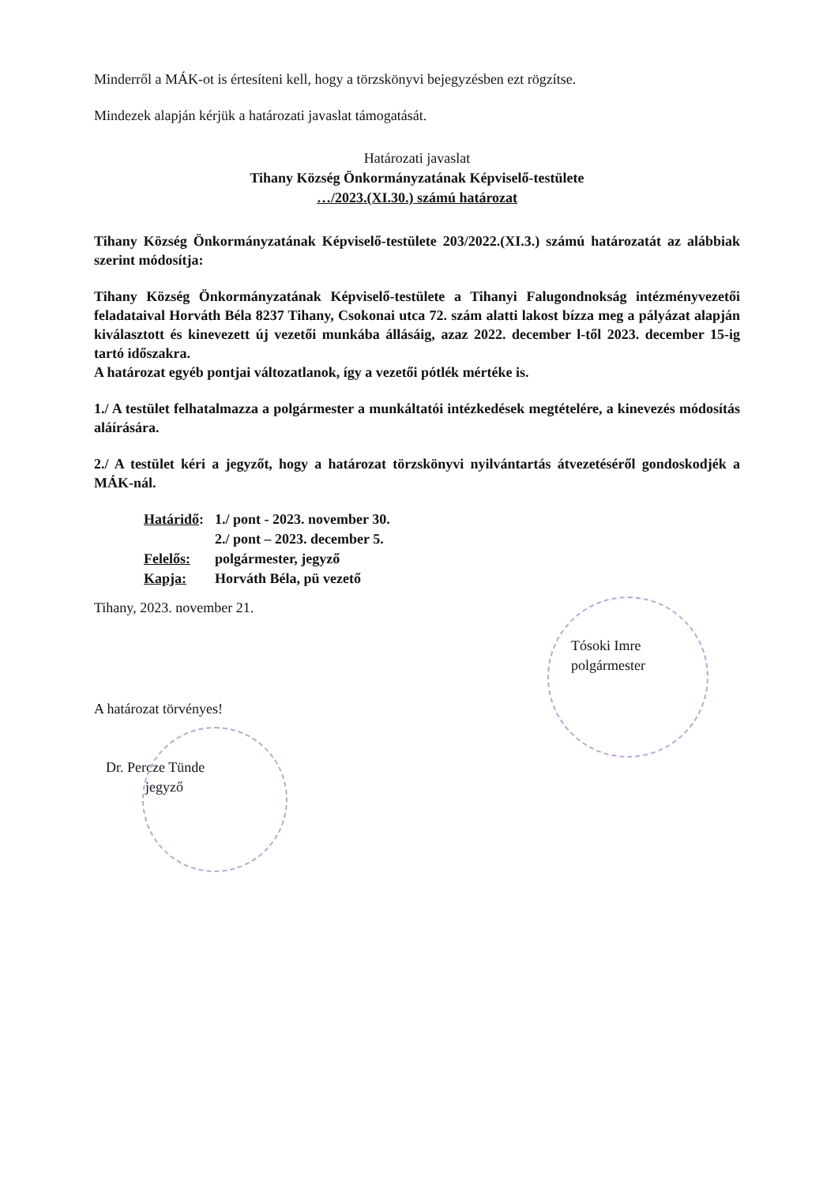Minderről a MÁK-ot is értesíteni kell, hogy a törzskönyvi bejegyzésben ezt rögzítse.
Mindezek alapján kérjük a határozati javaslat támogatását.
Határozati javaslat
Tihany Község Önkormányzatának Képviselő-testülete
…/2023.(XI.30.) számú határozat
Tihany Község Önkormányzatának Képviselő-testülete 203/2022.(XI.3.) számú határozatát az alábbiak szerint módosítja:
Tihany Község Önkormányzatának Képviselő-testülete a Tihanyi Falugondnokság intézményvezetői feladataival Horváth Béla 8237 Tihany, Csokonai utca 72. szám alatti lakost bízza meg a pályázat alapján kiválasztott és kinevezett új vezetői munkába állásáig, azaz 2022. december l-től 2023. december 15-ig tartó időszakra.
A határozat egyéb pontjai változatlanok, így a vezetői pótlék mértéke is.
1./ A testület felhatalmazza a polgármester a munkáltatói intézkedések megtételére, a kinevezés módosítás aláírására.
2./ A testület kéri a jegyzőt, hogy a határozat törzskönyvi nyilvántartás átvezetéséről gondoskodjék a MÁK-nál.
Határidő: 1./ pont - 2023. november 30.
2./ pont – 2023. december 5.
Felelős: polgármester, jegyző
Kapja: Horváth Béla, pü vezető
Tihany, 2023. november 21.
Tósoki Imre
polgármester
A határozat törvényes!
Dr. Percze Tünde
jegyző